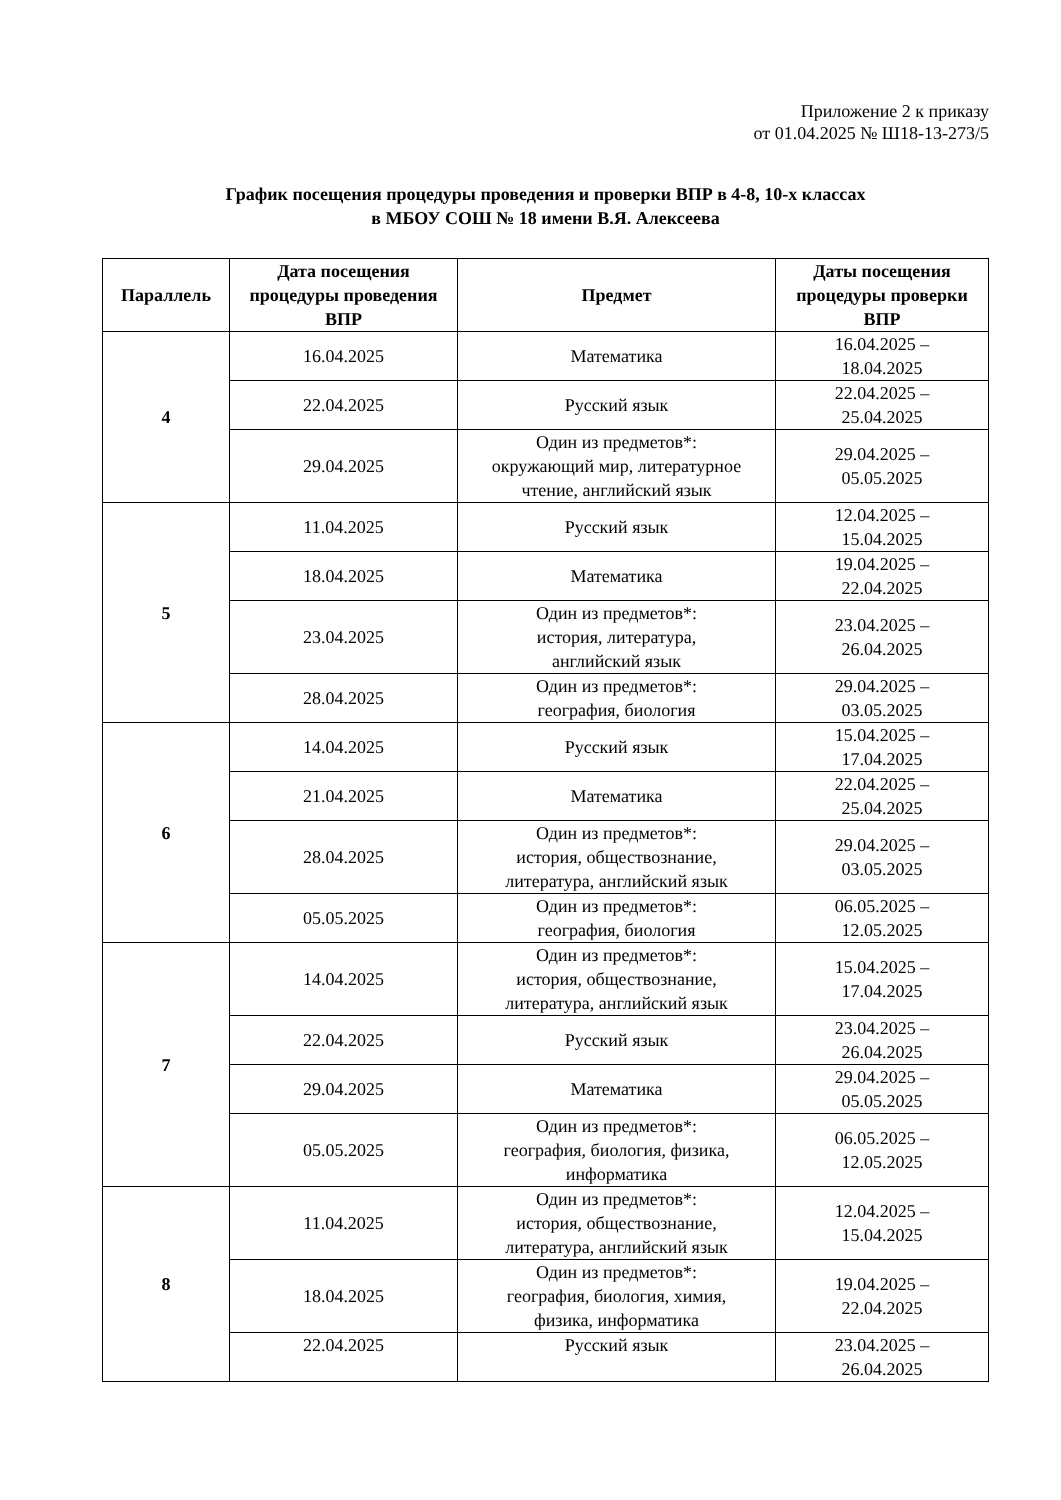Приложение 2 к приказу
от 01.04.2025 № Ш18-13-273/5
График посещения процедуры проведения и проверки ВПР в 4-8, 10-х классах
в МБОУ СОШ № 18 имени В.Я. Алексеева
| Параллель | Дата посещения процедуры проведения ВПР | Предмет | Даты посещения процедуры проверки ВПР |
| --- | --- | --- | --- |
| 4 | 16.04.2025 | Математика | 16.04.2025 – 18.04.2025 |
| | 22.04.2025 | Русский язык | 22.04.2025 – 25.04.2025 |
| | 29.04.2025 | Один из предметов*: окружающий мир, литературное чтение, английский язык | 29.04.2025 – 05.05.2025 |
| 5 | 11.04.2025 | Русский язык | 12.04.2025 – 15.04.2025 |
| | 18.04.2025 | Математика | 19.04.2025 – 22.04.2025 |
| | 23.04.2025 | Один из предметов*: история, литература, английский язык | 23.04.2025 – 26.04.2025 |
| | 28.04.2025 | Один из предметов*: география, биология | 29.04.2025 – 03.05.2025 |
| 6 | 14.04.2025 | Русский язык | 15.04.2025 – 17.04.2025 |
| | 21.04.2025 | Математика | 22.04.2025 – 25.04.2025 |
| | 28.04.2025 | Один из предметов*: история, обществознание, литература, английский язык | 29.04.2025 – 03.05.2025 |
| | 05.05.2025 | Один из предметов*: география, биология | 06.05.2025 – 12.05.2025 |
| 7 | 14.04.2025 | Один из предметов*: история, обществознание, литература, английский язык | 15.04.2025 – 17.04.2025 |
| | 22.04.2025 | Русский язык | 23.04.2025 – 26.04.2025 |
| | 29.04.2025 | Математика | 29.04.2025 – 05.05.2025 |
| | 05.05.2025 | Один из предметов*: география, биология, физика, информатика | 06.05.2025 – 12.05.2025 |
| 8 | 11.04.2025 | Один из предметов*: история, обществознание, литература, английский язык | 12.04.2025 – 15.04.2025 |
| | 18.04.2025 | Один из предметов*: география, биология, химия, физика, информатика | 19.04.2025 – 22.04.2025 |
| | 22.04.2025 | Русский язык | 23.04.2025 – 26.04.2025 |